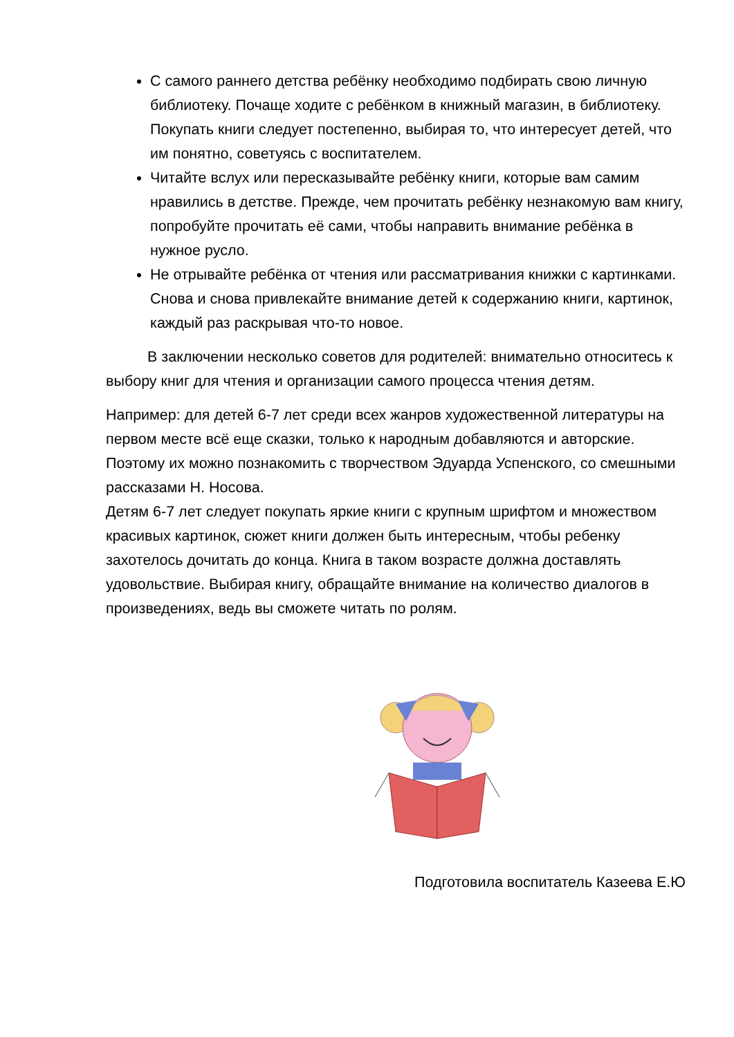С самого раннего детства ребёнку необходимо подбирать свою личную библиотеку. Почаще ходите с ребёнком в книжный магазин, в библиотеку. Покупать книги следует постепенно, выбирая то, что интересует детей, что им понятно, советуясь с воспитателем.
Читайте вслух или пересказывайте ребёнку книги, которые вам самим нравились в детстве. Прежде, чем прочитать ребёнку незнакомую вам книгу, попробуйте прочитать её сами, чтобы направить внимание ребёнка в нужное русло.
Не отрывайте ребёнка от чтения или рассматривания книжки с картинками. Снова и снова привлекайте внимание детей к содержанию книги, картинок, каждый раз раскрывая что-то новое.
В заключении несколько советов для родителей: внимательно относитесь к выбору книг для чтения и организации самого процесса чтения детям.
Например: для детей 6-7 лет среди всех жанров художественной литературы на первом месте всё еще сказки, только к народным добавляются и авторские. Поэтому их можно познакомить с творчеством Эдуарда Успенского, со смешными рассказами Н. Носова.
Детям 6-7 лет следует покупать яркие книги с крупным шрифтом и множеством красивых картинок, сюжет книги должен быть интересным, чтобы ребенку захотелось дочитать до конца. Книга в таком возрасте должна доставлять удовольствие. Выбирая книгу, обращайте внимание на количество диалогов в произведениях, ведь вы сможете читать по ролям.
Подготовила воспитатель Казеева Е.Ю